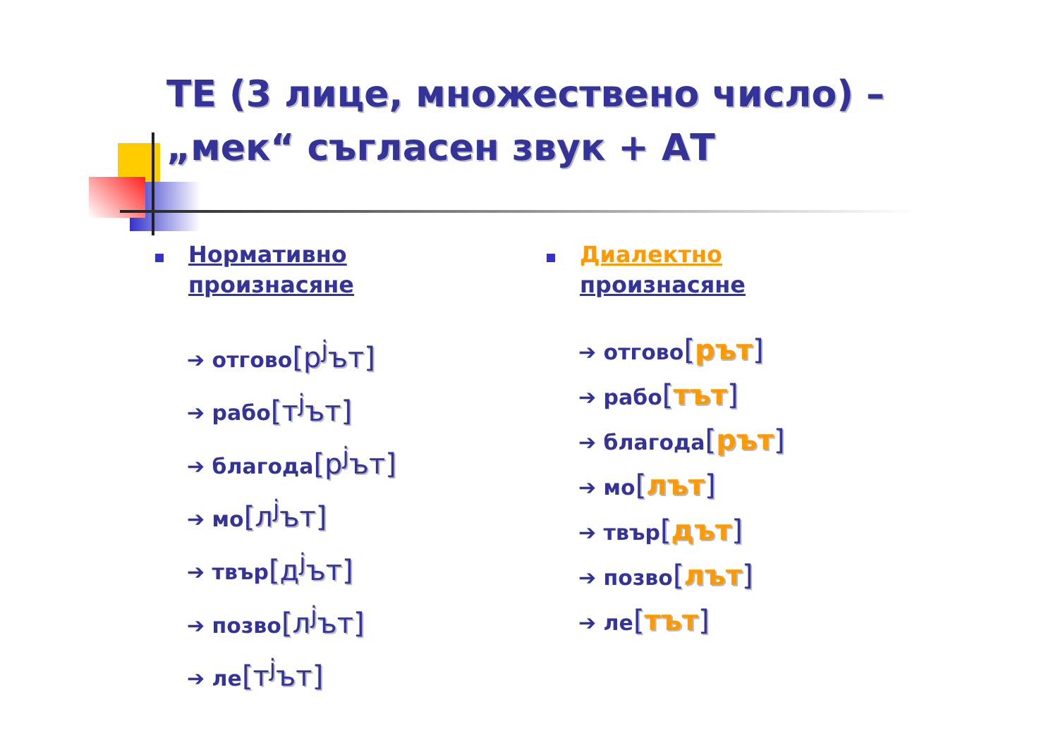ТЕ (3 лице, множествено число) –
„мек“ съгласен звук + АТ
Нормативно
произнасяне
➔ отгово[р<sup>j</sup>ът]
➔ рабо[т<sup>j</sup>ът]
➔ благода[р<sup>j</sup>ът]
➔ мо[л<sup>j</sup>ът]
➔ твър[д<sup>j</sup>ът]
➔ позво[л<sup>j</sup>ът]
➔ ле[т<sup>j</sup>ът]
Диалектно
произнасяне
➔ отгово[рът]
➔ рабо[тът]
➔ благода[рът]
➔ мо[лът]
➔ твър[дът]
➔ позво[лът]
➔ ле[тът]